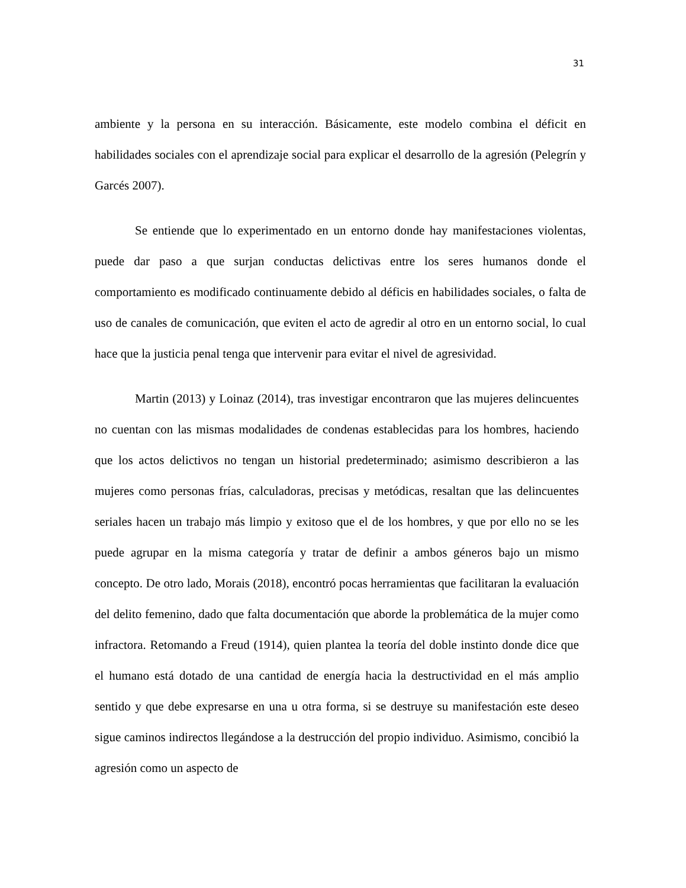31
ambiente y la persona en su interacción. Básicamente, este modelo combina el déficit en habilidades sociales con el aprendizaje social para explicar el desarrollo de la agresión (Pelegrín y Garcés 2007).
Se entiende que lo experimentado en un entorno donde hay manifestaciones violentas, puede dar paso a que surjan conductas delictivas entre los seres humanos donde el comportamiento es modificado continuamente debido al déficis en habilidades sociales, o falta de uso de canales de comunicación, que eviten el acto de agredir al otro en un entorno social, lo cual hace que la justicia penal tenga que intervenir para evitar el nivel de agresividad.
Martin (2013) y Loinaz (2014), tras investigar encontraron que las mujeres delincuentes no cuentan con las mismas modalidades de condenas establecidas para los hombres, haciendo que los actos delictivos no tengan un historial predeterminado; asimismo describieron a las mujeres como personas frías, calculadoras, precisas y metódicas, resaltan que las delincuentes seriales hacen un trabajo más limpio y exitoso que el de los hombres, y que por ello no se les puede agrupar en la misma categoría y tratar de definir a ambos géneros bajo un mismo concepto. De otro lado, Morais (2018), encontró pocas herramientas que facilitaran la evaluación del delito femenino, dado que falta documentación que aborde la problemática de la mujer como infractora. Retomando a Freud (1914), quien plantea la teoría del doble instinto donde dice que el humano está dotado de una cantidad de energía hacia la destructividad en el más amplio sentido y que debe expresarse en una u otra forma, si se destruye su manifestación este deseo sigue caminos indirectos llegándose a la destrucción del propio individuo. Asimismo, concibió la agresión como un aspecto de